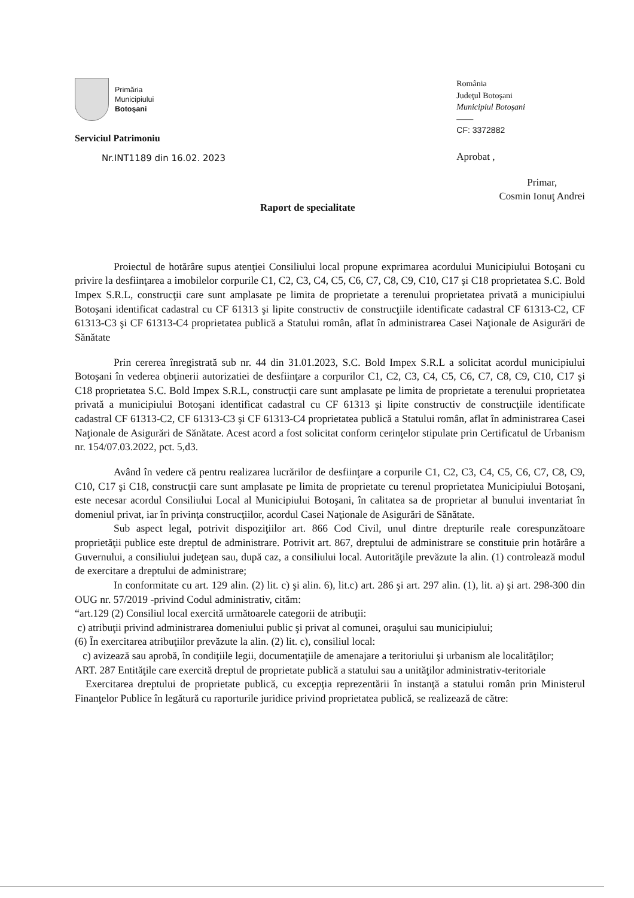Primăria
Municipiului
Botoşani
Serviciul Patrimoniu
Nr.INT1189 din 16.02. 2023
România
Judeţul Botoşani
Municipiul Botoşani
——
CF: 3372882
Aprobat ,
Raport de specialitate
Primar,
Cosmin Ionuţ Andrei
Proiectul de hotărâre supus atenţiei Consiliului local propune exprimarea acordului Municipiului Botoşani cu privire la desfiinţarea a imobilelor corpurile C1, C2, C3, C4, C5, C6, C7, C8, C9, C10, C17 şi C18 proprietatea S.C. Bold Impex S.R.L, construcţii care sunt amplasate pe limita de proprietate a terenului proprietatea privată a municipiului Botoşani identificat cadastral cu CF 61313 şi lipite constructiv de construcţiile identificate cadastral CF 61313-C2, CF 61313-C3 şi CF 61313-C4 proprietatea publică a Statului român, aflat în administrarea Casei Naţionale de Asigurări de Sănătate
Prin cererea înregistrată sub nr. 44 din 31.01.2023, S.C. Bold Impex S.R.L a solicitat acordul municipiului Botoşani în vederea obţinerii autorizatiei de desfiinţare a corpurilor C1, C2, C3, C4, C5, C6, C7, C8, C9, C10, C17 şi C18 proprietatea S.C. Bold Impex S.R.L, construcţii care sunt amplasate pe limita de proprietate a terenului proprietatea privată a municipiului Botoşani identificat cadastral cu CF 61313 şi lipite constructiv de construcţiile identificate cadastral CF 61313-C2, CF 61313-C3 şi CF 61313-C4 proprietatea publică a Statului român, aflat în administrarea Casei Naţionale de Asigurări de Sănătate. Acest acord a fost solicitat conform cerinţelor stipulate prin Certificatul de Urbanism nr. 154/07.03.2022, pct. 5,d3.
Având în vedere că pentru realizarea lucrărilor de desfiinţare a corpurile C1, C2, C3, C4, C5, C6, C7, C8, C9, C10, C17 şi C18, construcţii care sunt amplasate pe limita de proprietate cu terenul proprietatea Municipiului Botoşani, este necesar acordul Consiliului Local al Municipiului Botoşani, în calitatea sa de proprietar al bunului inventariat în domeniul privat, iar în privinţa construcţiilor, acordul Casei Naţionale de Asigurări de Sănătate.
Sub aspect legal, potrivit dispoziţiilor art. 866 Cod Civil, unul dintre drepturile reale corespunzătoare proprietăţii publice este dreptul de administrare. Potrivit art. 867, dreptului de administrare se constituie prin hotărâre a Guvernului, a consiliului judeţean sau, după caz, a consiliului local. Autorităţile prevăzute la alin. (1) controlează modul de exercitare a dreptului de administrare;
In conformitate cu art. 129 alin. (2) lit. c) şi alin. 6), lit.c) art. 286 şi art. 297 alin. (1), lit. a) şi art. 298-300 din OUG nr. 57/2019 -privind Codul administrativ, cităm:
“art.129 (2) Consiliul local exercită următoarele categorii de atribuţii:
c) atribuţii privind administrarea domeniului public şi privat al comunei, oraşului sau municipiului;
(6) În exercitarea atribuţiilor prevăzute la alin. (2) lit. c), consiliul local:
c) avizează sau aprobă, în condiţiile legii, documentaţiile de amenajare a teritoriului şi urbanism ale localităţilor;
ART. 287 Entităţile care exercită dreptul de proprietate publică a statului sau a unităţilor administrativ-teritoriale
Exercitarea dreptului de proprietate publică, cu excepţia reprezentării în instanţă a statului român prin Ministerul Finanţelor Publice în legătură cu raporturile juridice privind proprietatea publică, se realizează de către: